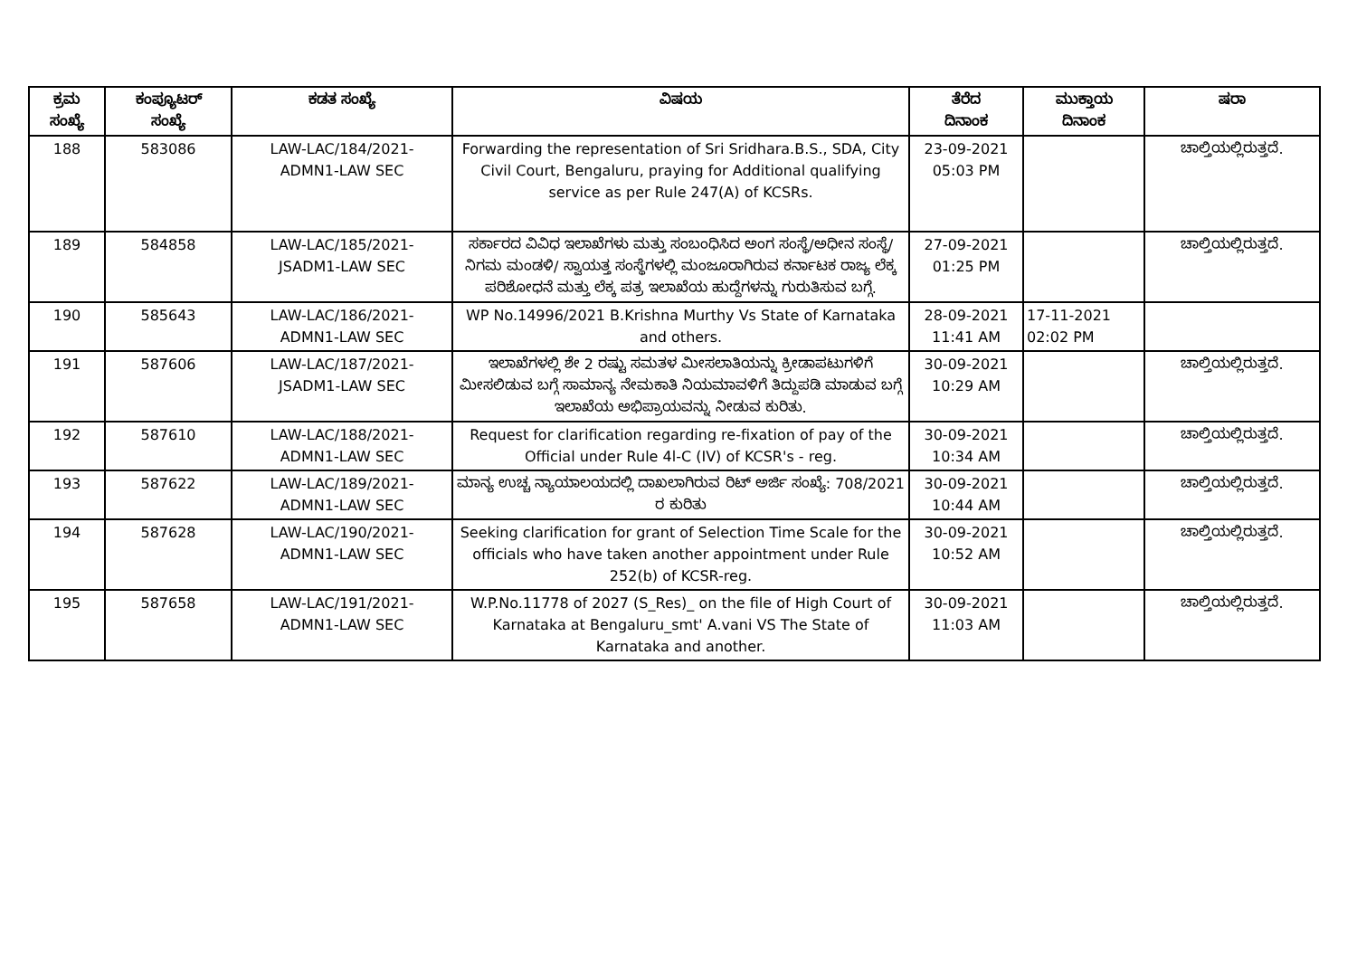| ಕ್ರಮ ಸಂಖ್ಯೆ | ಕಂಪ್ಯೂಟರ್ ಸಂಖ್ಯೆ | ಕಡತ ಸಂಖ್ಯೆ | ವಿಷಯ | ತೆರೆದ ದಿನಾಂಕ | ಮುಕ್ತಾಯ ದಿನಾಂಕ | ಷರಾ |
| --- | --- | --- | --- | --- | --- | --- |
| 188 | 583086 | LAW-LAC/184/2021- ADMN1-LAW SEC | Forwarding the representation of Sri Sridhara.B.S., SDA, City Civil Court, Bengaluru, praying for Additional qualifying service as per Rule 247(A) of KCSRs. | 23-09-2021 05:03 PM | | ಚಾಲ್ತಿಯಲ್ಲಿರುತ್ತದೆ. |
| 189 | 584858 | LAW-LAC/185/2021- JSADM1-LAW SEC | ಸರ್ಕಾರದ ವಿವಿಧ ಇಲಾಖೆಗಳು ಮತ್ತು ಸಂಬಂಧಿಸಿದ ಅಂಗ ಸಂಸ್ಥೆ/ಅಧೀನ ಸಂಸ್ಥೆ/ನಿಗಮ ಮಂಡಳಿ/ ಸ್ವಾಯತ್ತ ಸಂಸ್ಥೆಗಳಲ್ಲಿ ಮಂಜೂರಾಗಿರುವ ಕರ್ನಾಟಕ ರಾಜ್ಯ ಲೆಕ್ಕ ಪರಿಶೋಧನೆ ಮತ್ತು ಲೆಕ್ಕ ಪತ್ರ ಇಲಾಖೆಯ ಹುದ್ದೆಗಳನ್ನು ಗುರುತಿಸುವ ಬಗ್ಗೆ. | 27-09-2021 01:25 PM | | ಚಾಲ್ತಿಯಲ್ಲಿರುತ್ತದೆ. |
| 190 | 585643 | LAW-LAC/186/2021- ADMN1-LAW SEC | WP No.14996/2021 B.Krishna Murthy Vs State of Karnataka and others. | 28-09-2021 11:41 AM | 17-11-2021 02:02 PM | |
| 191 | 587606 | LAW-LAC/187/2021- JSADM1-LAW SEC | ಇಲಾಖೆಗಳಲ್ಲಿ ಶೇ 2 ರಷ್ಟು ಸಮತಳ ಮೀಸಲಾತಿಯನ್ನು ಕ್ರೀಡಾಪಟುಗಳಿಗೆ ಮೀಸಲಿಡುವ ಬಗ್ಗೆ ಸಾಮಾನ್ಯ ನೇಮಕಾತಿ ನಿಯಮಾವಳಿಗೆ ತಿದ್ದುಪಡಿ ಮಾಡುವ ಬಗ್ಗೆ ಇಲಾಖೆಯ ಅಭಿಪ್ರಾಯವನ್ನು ನೀಡುವ ಕುರಿತು. | 30-09-2021 10:29 AM | | ಚಾಲ್ತಿಯಲ್ಲಿರುತ್ತದೆ. |
| 192 | 587610 | LAW-LAC/188/2021- ADMN1-LAW SEC | Request for clarification regarding re-fixation of pay of the Official under Rule 4l-C (IV) of KCSR's - reg. | 30-09-2021 10:34 AM | | ಚಾಲ್ತಿಯಲ್ಲಿರುತ್ತದೆ. |
| 193 | 587622 | LAW-LAC/189/2021- ADMN1-LAW SEC | ಮಾನ್ಯ ಉಚ್ಚ ನ್ಯಾಯಾಲಯದಲ್ಲಿ ದಾಖಲಾಗಿರುವ ರಿಟ್ ಅರ್ಜಿ ಸಂಖ್ಯೆ: 708/2021 ರ ಕುರಿತು | 30-09-2021 10:44 AM | | ಚಾಲ್ತಿಯಲ್ಲಿರುತ್ತದೆ. |
| 194 | 587628 | LAW-LAC/190/2021- ADMN1-LAW SEC | Seeking clarification for grant of Selection Time Scale for the officials who have taken another appointment under Rule 252(b) of KCSR-reg. | 30-09-2021 10:52 AM | | ಚಾಲ್ತಿಯಲ್ಲಿರುತ್ತದೆ. |
| 195 | 587658 | LAW-LAC/191/2021- ADMN1-LAW SEC | W.P.No.11778 of 2027 (S_Res)_ on the file of High Court of Karnataka at Bengaluru_smt' A.vani VS The State of Karnataka and another. | 30-09-2021 11:03 AM | | ಚಾಲ್ತಿಯಲ್ಲಿರುತ್ತದೆ. |